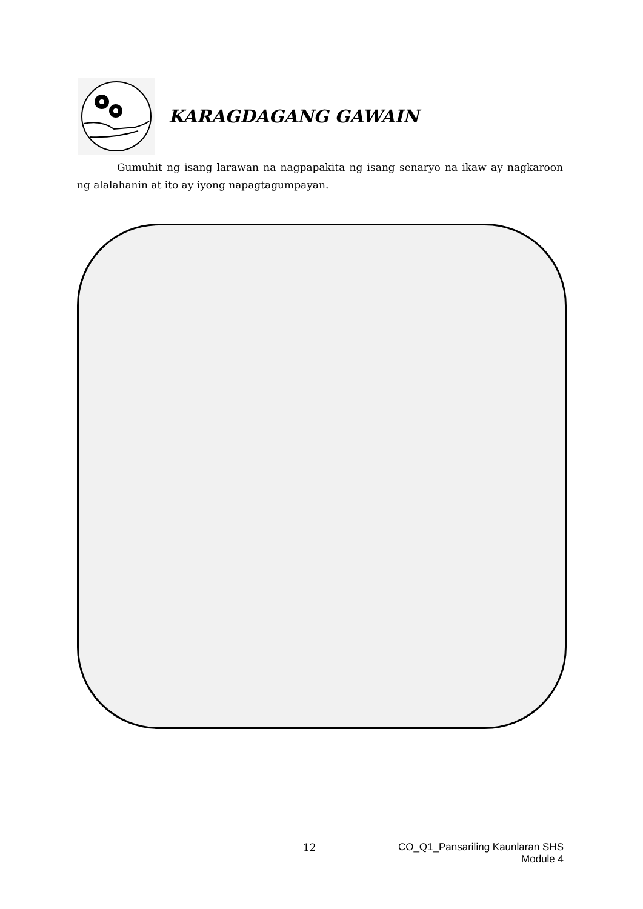KARAGDAGANG GAWAIN
Gumuhit ng isang larawan na nagpapakita ng isang senaryo na ikaw ay nagkaroon ng alalahanin at ito ay iyong napagtagumpayan.
12 CO_Q1_Pansariling Kaunlaran SHS
Module 4